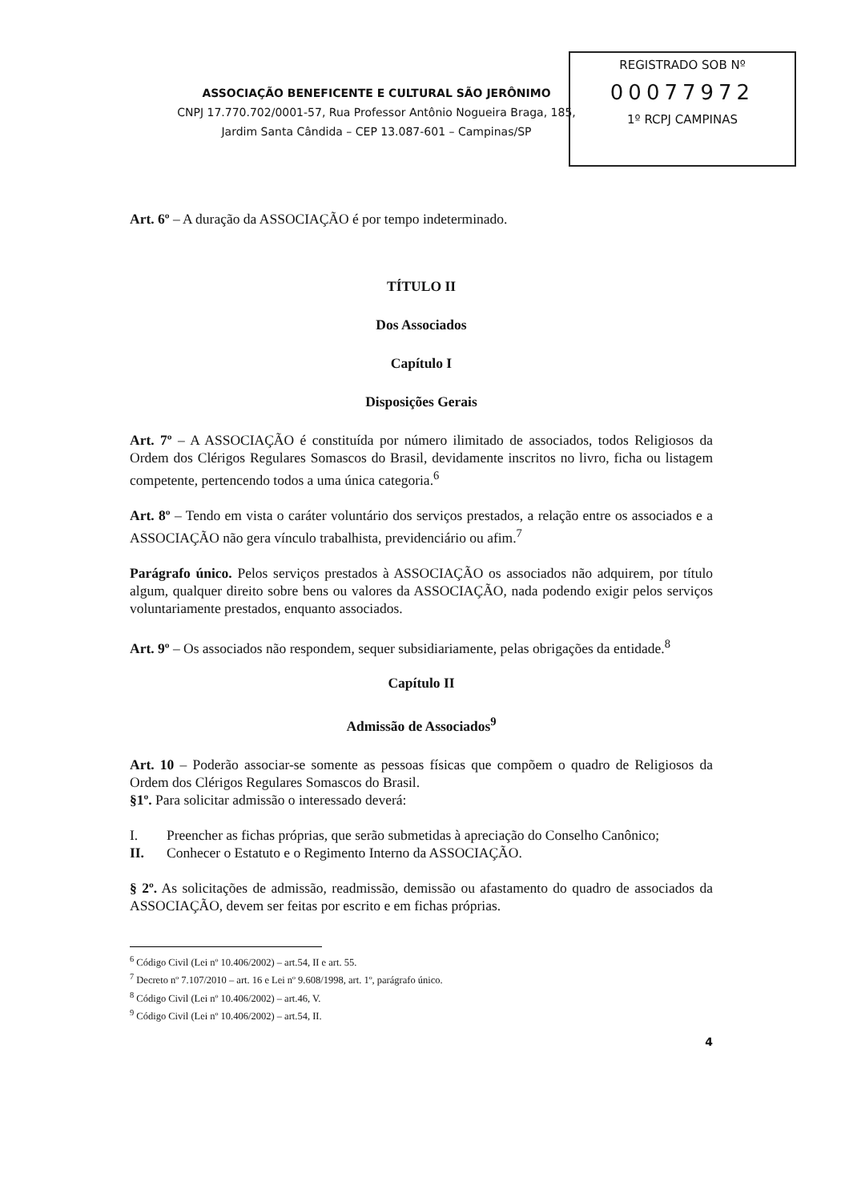ASSOCIAÇÃO BENEFICENTE E CULTURAL SÃO JERÔNIMO
CNPJ 17.770.702/0001-57, Rua Professor Antônio Nogueira Braga, 185,
Jardim Santa Cândida – CEP 13.087-601 – Campinas/SP
REGISTRADO SOB Nº
00077972
1º RCPJ CAMPINAS
Art. 6º – A duração da ASSOCIAÇÃO é por tempo indeterminado.
TÍTULO II
Dos Associados
Capítulo I
Disposições Gerais
Art. 7º – A ASSOCIAÇÃO é constituída por número ilimitado de associados, todos Religiosos da Ordem dos Clérigos Regulares Somascos do Brasil, devidamente inscritos no livro, ficha ou listagem competente, pertencendo todos a uma única categoria.<sup>6</sup>
Art. 8º – Tendo em vista o caráter voluntário dos serviços prestados, a relação entre os associados e a ASSOCIAÇÃO não gera vínculo trabalhista, previdenciário ou afim.<sup>7</sup>
Parágrafo único. Pelos serviços prestados à ASSOCIAÇÃO os associados não adquirem, por título algum, qualquer direito sobre bens ou valores da ASSOCIAÇÃO, nada podendo exigir pelos serviços voluntariamente prestados, enquanto associados.
Art. 9º – Os associados não respondem, sequer subsidiariamente, pelas obrigações da entidade.<sup>8</sup>
Capítulo II
Admissão de Associados<sup>9</sup>
Art. 10 – Poderão associar-se somente as pessoas físicas que compõem o quadro de Religiosos da Ordem dos Clérigos Regulares Somascos do Brasil.
§1º. Para solicitar admissão o interessado deverá:
I. Preencher as fichas próprias, que serão submetidas à apreciação do Conselho Canônico;
II. Conhecer o Estatuto e o Regimento Interno da ASSOCIAÇÃO.
§ 2º. As solicitações de admissão, readmissão, demissão ou afastamento do quadro de associados da ASSOCIAÇÃO, devem ser feitas por escrito e em fichas próprias.
<sup>6</sup> Código Civil (Lei nº 10.406/2002) – art.54, II e art. 55.
<sup>7</sup> Decreto nº 7.107/2010 – art. 16 e Lei nº 9.608/1998, art. 1º, parágrafo único.
<sup>8</sup> Código Civil (Lei nº 10.406/2002) – art.46, V.
<sup>9</sup> Código Civil (Lei nº 10.406/2002) – art.54, II.
4